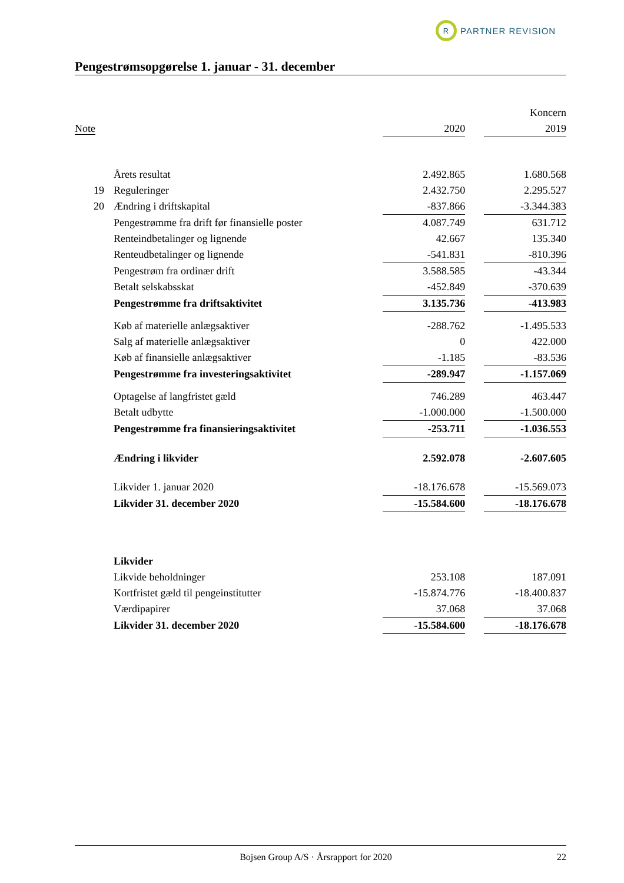R
PARTNER REVISION
Pengestrømsopgørelse 1. januar - 31. december
| | | Koncern | | |
| --- | --- | --- | --- | --- |
| Note | | 2020 | | 2019 |
| | Årets resultat | 2.492.865 | | 1.680.568 |
| 19 | Reguleringer | 2.432.750 | | 2.295.527 |
| 20 | Ændring i driftskapital | -837.866 | | -3.344.383 |
| | Pengestrømme fra drift før finansielle poster | 4.087.749 | | 631.712 |
| | Renteindbetalinger og lignende | 42.667 | | 135.340 |
| | Renteudbetalinger og lignende | -541.831 | | -810.396 |
| | Pengestrøm fra ordinær drift | 3.588.585 | | -43.344 |
| | Betalt selskabsskat | -452.849 | | -370.639 |
| | Pengestrømme fra driftsaktivitet | 3.135.736 | | -413.983 |
| | Køb af materielle anlægsaktiver | -288.762 | | -1.495.533 |
| | Salg af materielle anlægsaktiver | 0 | | 422.000 |
| | Køb af finansielle anlægsaktiver | -1.185 | | -83.536 |
| | Pengestrømme fra investeringsaktivitet | -289.947 | | -1.157.069 |
| | Optagelse af langfristet gæld | 746.289 | | 463.447 |
| | Betalt udbytte | -1.000.000 | | -1.500.000 |
| | Pengestrømme fra finansieringsaktivitet | -253.711 | | -1.036.553 |
| | Ændring i likvider | 2.592.078 | | -2.607.605 |
| | Likvider 1. januar 2020 | -18.176.678 | | -15.569.073 |
| | Likvider 31. december 2020 | -15.584.600 | | -18.176.678 |
| | Likvider | | | |
| | Likvide beholdninger | 253.108 | | 187.091 |
| | Kortfristet gæld til pengeinstitutter | -15.874.776 | | -18.400.837 |
| | Værdipapirer | 37.068 | | 37.068 |
| | Likvider 31. december 2020 | -15.584.600 | | -18.176.678 |
Bojsen Group A/S · Årsrapport for 2020 22